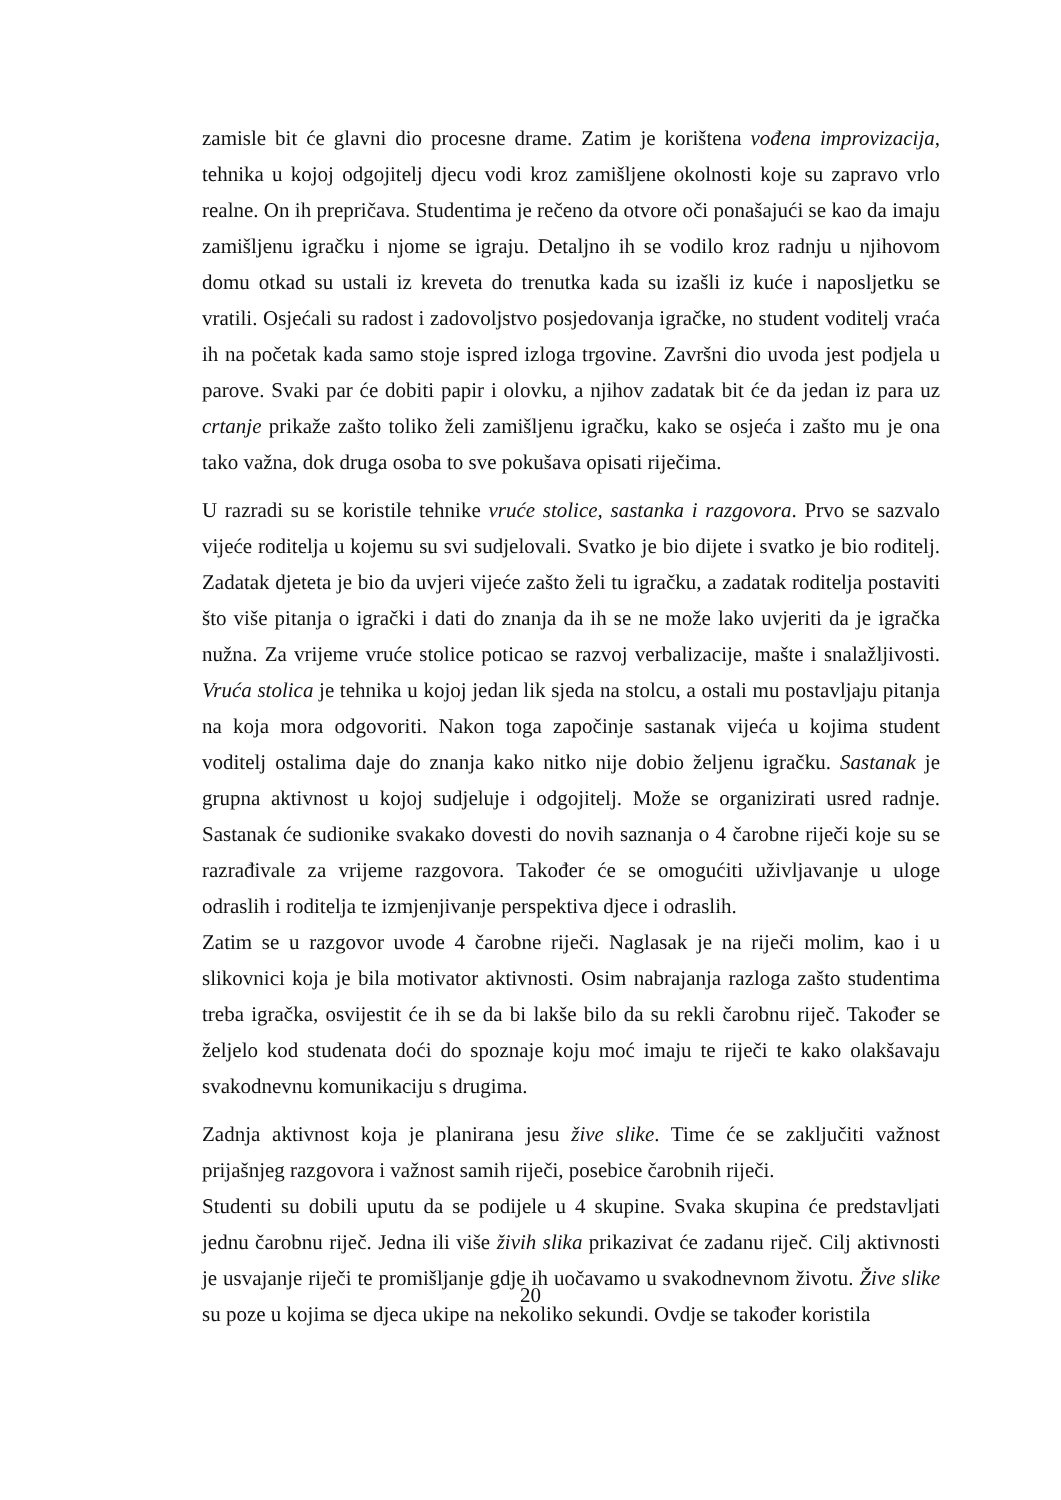zamisle bit će glavni dio procesne drame. Zatim je korištena vođena improvizacija, tehnika u kojoj odgojitelj djecu vodi kroz zamišljene okolnosti koje su zapravo vrlo realne. On ih prepričava. Studentima je rečeno da otvore oči ponašajući se kao da imaju zamišljenu igračku i njome se igraju. Detaljno ih se vodilo kroz radnju u njihovom domu otkad su ustali iz kreveta do trenutka kada su izašli iz kuće i naposljetku se vratili. Osjećali su radost i zadovoljstvo posjedovanja igračke, no student voditelj vraća ih na početak kada samo stoje ispred izloga trgovine. Završni dio uvoda jest podjela u parove. Svaki par će dobiti papir i olovku, a njihov zadatak bit će da jedan iz para uz crtanje prikaže zašto toliko želi zamišljenu igračku, kako se osjeća i zašto mu je ona tako važna, dok druga osoba to sve pokušava opisati riječima.
U razradi su se koristile tehnike vruće stolice, sastanka i razgovora. Prvo se sazvalo vijeće roditelja u kojemu su svi sudjelovali. Svatko je bio dijete i svatko je bio roditelj. Zadatak djeteta je bio da uvjeri vijeće zašto želi tu igračku, a zadatak roditelja postaviti što više pitanja o igrački i dati do znanja da ih se ne može lako uvjeriti da je igračka nužna. Za vrijeme vruće stolice poticao se razvoj verbalizacije, mašte i snalažljivosti. Vruća stolica je tehnika u kojoj jedan lik sjeda na stolcu, a ostali mu postavljaju pitanja na koja mora odgovoriti. Nakon toga započinje sastanak vijeća u kojima student voditelj ostalima daje do znanja kako nitko nije dobio željenu igračku. Sastanak je grupna aktivnost u kojoj sudjeluje i odgojitelj. Može se organizirati usred radnje. Sastanak će sudionike svakako dovesti do novih saznanja o 4 čarobne riječi koje su se razrađivale za vrijeme razgovora. Također će se omogućiti uživljavanje u uloge odraslih i roditelja te izmjenjivanje perspektiva djece i odraslih.
Zatim se u razgovor uvode 4 čarobne riječi. Naglasak je na riječi molim, kao i u slikovnici koja je bila motivator aktivnosti. Osim nabrajanja razloga zašto studentima treba igračka, osvijestit će ih se da bi lakše bilo da su rekli čarobnu riječ. Također se željelo kod studenata doći do spoznaje koju moć imaju te riječi te kako olakšavaju svakodnevnu komunikaciju s drugima.
Zadnja aktivnost koja je planirana jesu žive slike. Time će se zaključiti važnost prijašnjeg razgovora i važnost samih riječi, posebice čarobnih riječi.
Studenti su dobili uputu da se podijele u 4 skupine. Svaka skupina će predstavljati jednu čarobnu riječ. Jedna ili više živih slika prikazivat će zadanu riječ. Cilj aktivnosti je usvajanje riječi te promišljanje gdje ih uočavamo u svakodnevnom životu. Žive slike su poze u kojima se djeca ukipe na nekoliko sekundi. Ovdje se također koristila
20